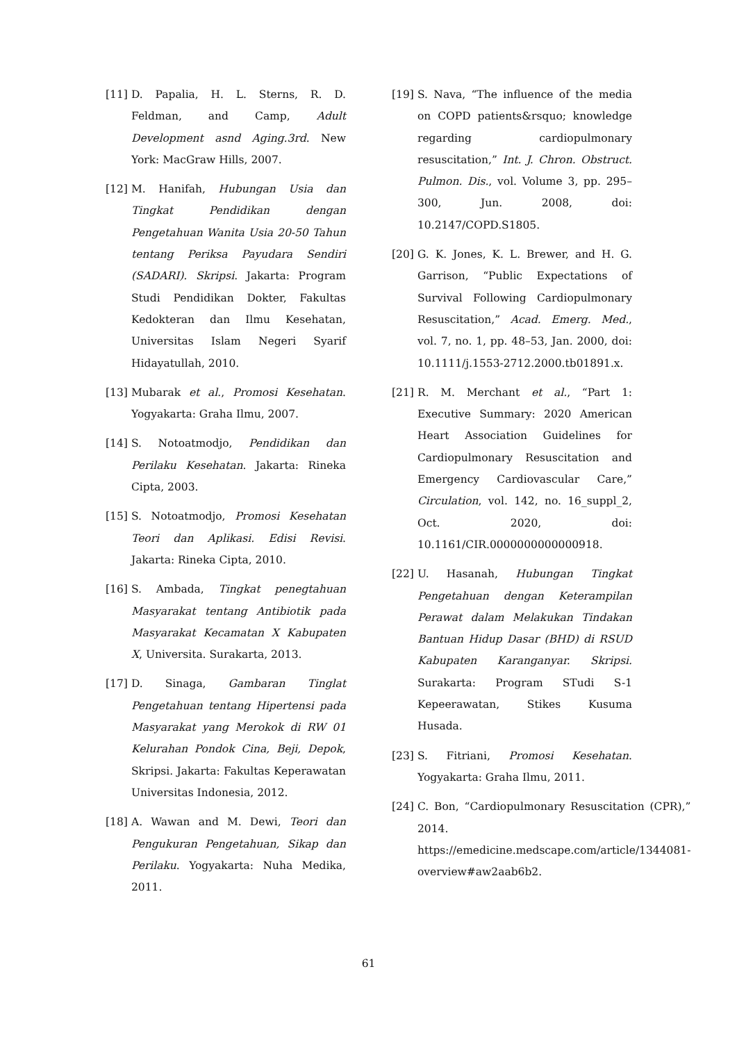[11] D. Papalia, H. L. Sterns, R. D. Feldman, and Camp, Adult Development asnd Aging.3rd. New York: MacGraw Hills, 2007.
[12] M. Hanifah, Hubungan Usia dan Tingkat Pendidikan dengan Pengetahuan Wanita Usia 20-50 Tahun tentang Periksa Payudara Sendiri (SADARI). Skripsi. Jakarta: Program Studi Pendidikan Dokter, Fakultas Kedokteran dan Ilmu Kesehatan, Universitas Islam Negeri Syarif Hidayatullah, 2010.
[13] Mubarak et al., Promosi Kesehatan. Yogyakarta: Graha Ilmu, 2007.
[14] S. Notoatmodjo, Pendidikan dan Perilaku Kesehatan. Jakarta: Rineka Cipta, 2003.
[15] S. Notoatmodjo, Promosi Kesehatan Teori dan Aplikasi. Edisi Revisi. Jakarta: Rineka Cipta, 2010.
[16] S. Ambada, Tingkat penegtahuan Masyarakat tentang Antibiotik pada Masyarakat Kecamatan X Kabupaten X, Universita. Surakarta, 2013.
[17] D. Sinaga, Gambaran Tinglat Pengetahuan tentang Hipertensi pada Masyarakat yang Merokok di RW 01 Kelurahan Pondok Cina, Beji, Depok, Skripsi. Jakarta: Fakultas Keperawatan Universitas Indonesia, 2012.
[18] A. Wawan and M. Dewi, Teori dan Pengukuran Pengetahuan, Sikap dan Perilaku. Yogyakarta: Nuha Medika, 2011.
[19] S. Nava, “The influence of the media on COPD patients&rsquo; knowledge regarding cardiopulmonary resuscitation,” Int. J. Chron. Obstruct. Pulmon. Dis., vol. Volume 3, pp. 295–300, Jun. 2008, doi: 10.2147/COPD.S1805.
[20] G. K. Jones, K. L. Brewer, and H. G. Garrison, “Public Expectations of Survival Following Cardiopulmonary Resuscitation,” Acad. Emerg. Med., vol. 7, no. 1, pp. 48–53, Jan. 2000, doi: 10.1111/j.1553-2712.2000.tb01891.x.
[21] R. M. Merchant et al., “Part 1: Executive Summary: 2020 American Heart Association Guidelines for Cardiopulmonary Resuscitation and Emergency Cardiovascular Care,” Circulation, vol. 142, no. 16_suppl_2, Oct. 2020, doi: 10.1161/CIR.0000000000000918.
[22] U. Hasanah, Hubungan Tingkat Pengetahuan dengan Keterampilan Perawat dalam Melakukan Tindakan Bantuan Hidup Dasar (BHD) di RSUD Kabupaten Karanganyar. Skripsi. Surakarta: Program STudi S-1 Kepeerawatan, Stikes Kusuma Husada.
[23] S. Fitriani, Promosi Kesehatan. Yogyakarta: Graha Ilmu, 2011.
[24] C. Bon, “Cardiopulmonary Resuscitation (CPR),” 2014. https://emedicine.medscape.com/article/1344081-overview#aw2aab6b2.
61